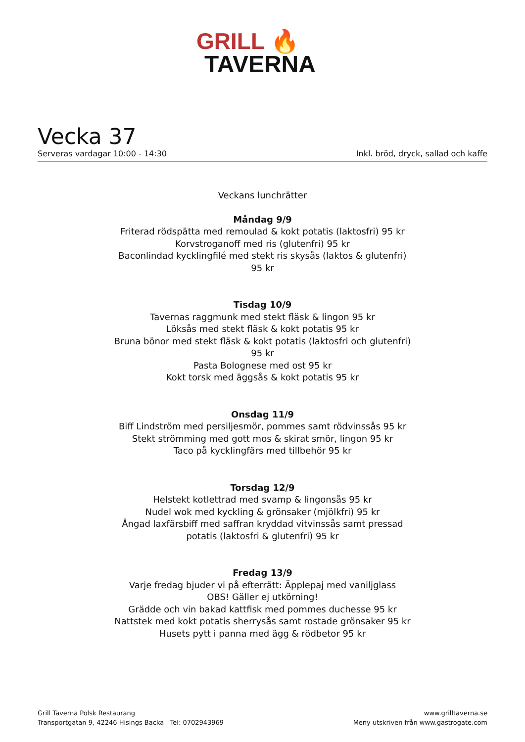GRILL 🔥
TAVERNA
Vecka 37
Serveras vardagar 10:00 - 14:30 Inkl. bröd, dryck, sallad och kaffe
Veckans lunchrätter
Måndag 9/9
Friterad rödspätta med remoulad & kokt potatis (laktosfri) 95 kr
Korvstroganoff med ris (glutenfri) 95 kr
Baconlindad kycklingfilé med stekt ris skysås (laktos & glutenfri) 95 kr
Tisdag 10/9
Tavernas raggmunk med stekt fläsk & lingon 95 kr
Löksås med stekt fläsk & kokt potatis 95 kr
Bruna bönor med stekt fläsk & kokt potatis (laktosfri och glutenfri) 95 kr
Pasta Bolognese med ost 95 kr
Kokt torsk med äggsås & kokt potatis 95 kr
Onsdag 11/9
Biff Lindström med persiljesmör, pommes samt rödvinssås 95 kr
Stekt strömming med gott mos & skirat smör, lingon 95 kr
Taco på kycklingfärs med tillbehör 95 kr
Torsdag 12/9
Helstekt kotlettrad med svamp & lingonsås 95 kr
Nudel wok med kyckling & grönsaker (mjölkfri) 95 kr
Ångad laxfärsbiff med saffran kryddad vitvinssås samt pressad potatis (laktosfri & glutenfri) 95 kr
Fredag 13/9
Varje fredag bjuder vi på efterrätt: Äpplepaj med vaniljglass
OBS! Gäller ej utkörning!
Grädde och vin bakad kattfisk med pommes duchesse 95 kr
Nattstek med kokt potatis sherrysås samt rostade grönsaker 95 kr
Husets pytt i panna med ägg & rödbetor 95 kr
Grill Taverna Polsk Restaurang
Transportgatan 9, 42246 Hisings Backa Tel: 0702943969
www.grilltaverna.se
Meny utskriven från www.gastrogate.com